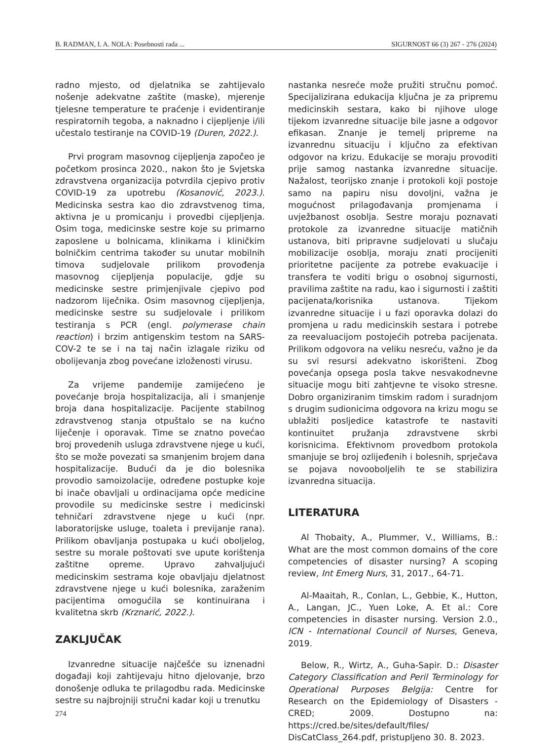B. RADMAN, I. A. NOLA: Posebnosti rada ... SIGURNOST 66 (3) 267 - 276 (2024)
radno mjesto, od djelatnika se zahtijevalo nošenje adekvatne zaštite (maske), mjerenje tjelesne temperature te praćenje i evidentiranje respiratornih tegoba, a naknadno i cijepljenje i/ili učestalo testiranje na COVID-19 (Duren, 2022.).
Prvi program masovnog cijepljenja započeo je početkom prosinca 2020., nakon što je Svjetska zdravstvena organizacija potvrdila cjepivo protiv COVID-19 za upotrebu (Kosanović, 2023.). Medicinska sestra kao dio zdravstvenog tima, aktivna je u promicanju i provedbi cijepljenja. Osim toga, medicinske sestre koje su primarno zaposlene u bolnicama, klinikama i kliničkim bolničkim centrima također su unutar mobilnih timova sudjelovale prilikom provođenja masovnog cijepljenja populacije, gdje su medicinske sestre primjenjivale cjepivo pod nadzorom liječnika. Osim masovnog cijepljenja, medicinske sestre su sudjelovale i prilikom testiranja s PCR (engl. polymerase chain reaction) i brzim antigenskim testom na SARS-COV-2 te se i na taj način izlagale riziku od obolijevanja zbog povećane izloženosti virusu.
Za vrijeme pandemije zamijećeno je povećanje broja hospitalizacija, ali i smanjenje broja dana hospitalizacije. Pacijente stabilnog zdravstvenog stanja otpuštalo se na kućno liječenje i oporavak. Time se znatno povećao broj provedenih usluga zdravstvene njege u kući, što se može povezati sa smanjenim brojem dana hospitalizacije. Budući da je dio bolesnika provodio samoizolacije, određene postupke koje bi inače obavljali u ordinacijama opće medicine provodile su medicinske sestre i medicinski tehničari zdravstvene njege u kući (npr. laboratorijske usluge, toaleta i previjanje rana). Prilikom obavljanja postupaka u kući oboljelog, sestre su morale poštovati sve upute korištenja zaštitne opreme. Upravo zahvaljujući medicinskim sestrama koje obavljaju djelatnost zdravstvene njege u kući bolesnika, zaraženim pacijentima omogućila se kontinuirana i kvalitetna skrb (Krznarić, 2022.).
ZAKLJUČAK
Izvanredne situacije najčešće su iznenadni događaji koji zahtijevaju hitno djelovanje, brzo donošenje odluka te prilagodbu rada. Medicinske sestre su najbrojniji stručni kadar koji u trenutku
nastanka nesreće može pružiti stručnu pomoć. Specijalizirana edukacija ključna je za pripremu medicinskih sestara, kako bi njihove uloge tijekom izvanredne situacije bile jasne a odgovor efikasan. Znanje je temelj pripreme na izvanrednu situaciju i ključno za efektivan odgovor na krizu. Edukacije se moraju provoditi prije samog nastanka izvanredne situacije. Nažalost, teorijsko znanje i protokoli koji postoje samo na papiru nisu dovoljni, važna je mogućnost prilagođavanja promjenama i uvježbanost osoblja. Sestre moraju poznavati protokole za izvanredne situacije matičnih ustanova, biti pripravne sudjelovati u slučaju mobilizacije osoblja, moraju znati procijeniti prioritetne pacijente za potrebe evakuacije i transfera te voditi brigu o osobnoj sigurnosti, pravilima zaštite na radu, kao i sigurnosti i zaštiti pacijenata/korisnika ustanova. Tijekom izvanredne situacije i u fazi oporavka dolazi do promjena u radu medicinskih sestara i potrebe za reevaluacijom postojećih potreba pacijenata. Prilikom odgovora na veliku nesreću, važno je da su svi resursi adekvatno iskorišteni. Zbog povećanja opsega posla takve nesvakodnevne situacije mogu biti zahtjevne te visoko stresne. Dobro organiziranim timskim radom i suradnjom s drugim sudionicima odgovora na krizu mogu se ublažiti posljedice katastrofe te nastaviti kontinuitet pružanja zdravstvene skrbi korisnicima. Efektivnom provedbom protokola smanjuje se broj ozlijeđenih i bolesnih, sprječava se pojava novooboljelih te se stabilizira izvanredna situacija.
LITERATURA
Al Thobaity, A., Plummer, V., Williams, B.: What are the most common domains of the core competencies of disaster nursing? A scoping review, Int Emerg Nurs, 31, 2017., 64-71.
Al-Maaitah, R., Conlan, L., Gebbie, K., Hutton, A., Langan, JC., Yuen Loke, A. Et al.: Core competencies in disaster nursing. Version 2.0., ICN - International Council of Nurses, Geneva, 2019.
Below, R., Wirtz, A., Guha-Sapir. D.: Disaster Category Classification and Peril Terminology for Operational Purposes Belgija: Centre for Research on the Epidemiology of Disasters - CRED; 2009. Dostupno na: https://cred.be/sites/default/files/ DisCatClass_264.pdf, pristupljeno 30. 8. 2023.
274